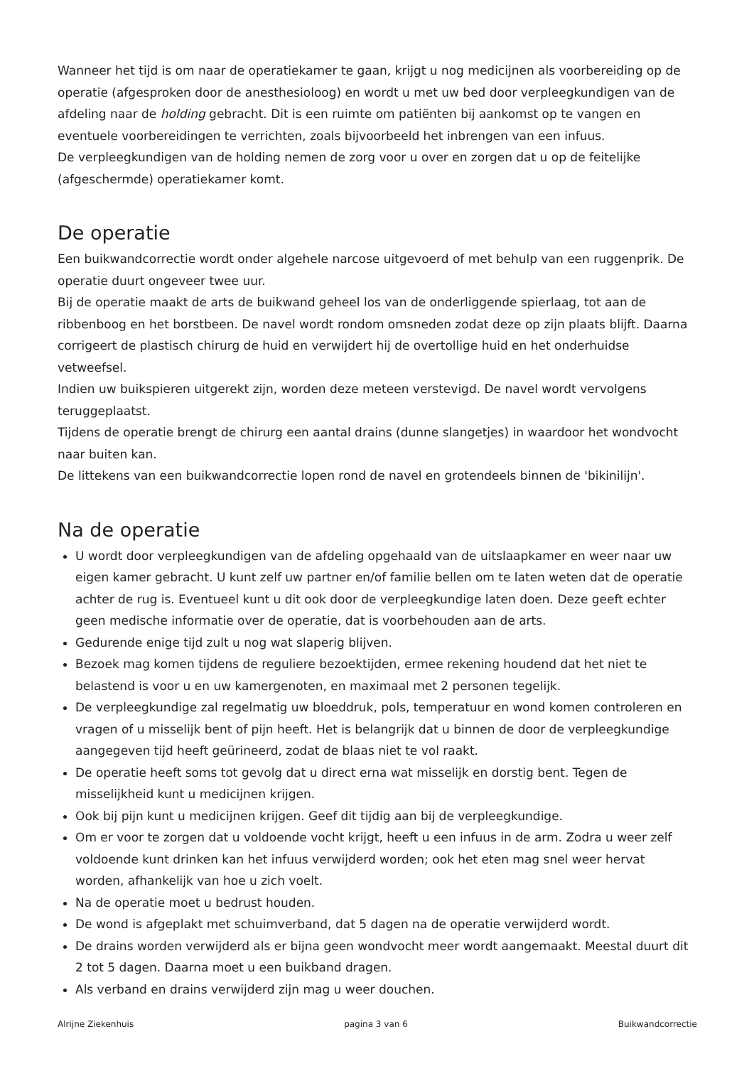Wanneer het tijd is om naar de operatiekamer te gaan, krijgt u nog medicijnen als voorbereiding op de operatie (afgesproken door de anesthesioloog) en wordt u met uw bed door verpleegkundigen van de afdeling naar de holding gebracht. Dit is een ruimte om patiënten bij aankomst op te vangen en eventuele voorbereidingen te verrichten, zoals bijvoorbeeld het inbrengen van een infuus.
De verpleegkundigen van de holding nemen de zorg voor u over en zorgen dat u op de feitelijke (afgeschermde) operatiekamer komt.
De operatie
Een buikwandcorrectie wordt onder algehele narcose uitgevoerd of met behulp van een ruggenprik. De operatie duurt ongeveer twee uur.
Bij de operatie maakt de arts de buikwand geheel los van de onderliggende spierlaag, tot aan de ribbenboog en het borstbeen. De navel wordt rondom omsneden zodat deze op zijn plaats blijft. Daarna corrigeert de plastisch chirurg de huid en verwijdert hij de overtollige huid en het onderhuidse vetweefsel.
Indien uw buikspieren uitgerekt zijn, worden deze meteen verstevigd. De navel wordt vervolgens teruggeplaatst.
Tijdens de operatie brengt de chirurg een aantal drains (dunne slangetjes) in waardoor het wondvocht naar buiten kan.
De littekens van een buikwandcorrectie lopen rond de navel en grotendeels binnen de 'bikinilijn'.
Na de operatie
U wordt door verpleegkundigen van de afdeling opgehaald van de uitslaapkamer en weer naar uw eigen kamer gebracht. U kunt zelf uw partner en/of familie bellen om te laten weten dat de operatie achter de rug is. Eventueel kunt u dit ook door de verpleegkundige laten doen. Deze geeft echter geen medische informatie over de operatie, dat is voorbehouden aan de arts.
Gedurende enige tijd zult u nog wat slaperig blijven.
Bezoek mag komen tijdens de reguliere bezoektijden, ermee rekening houdend dat het niet te belastend is voor u en uw kamergenoten, en maximaal met 2 personen tegelijk.
De verpleegkundige zal regelmatig uw bloeddruk, pols, temperatuur en wond komen controleren en vragen of u misselijk bent of pijn heeft. Het is belangrijk dat u binnen de door de verpleegkundige aangegeven tijd heeft geürineerd, zodat de blaas niet te vol raakt.
De operatie heeft soms tot gevolg dat u direct erna wat misselijk en dorstig bent. Tegen de misselijkheid kunt u medicijnen krijgen.
Ook bij pijn kunt u medicijnen krijgen. Geef dit tijdig aan bij de verpleegkundige.
Om er voor te zorgen dat u voldoende vocht krijgt, heeft u een infuus in de arm. Zodra u weer zelf voldoende kunt drinken kan het infuus verwijderd worden; ook het eten mag snel weer hervat worden, afhankelijk van hoe u zich voelt.
Na de operatie moet u bedrust houden.
De wond is afgeplakt met schuimverband, dat 5 dagen na de operatie verwijderd wordt.
De drains worden verwijderd als er bijna geen wondvocht meer wordt aangemaakt. Meestal duurt dit 2 tot 5 dagen. Daarna moet u een buikband dragen.
Als verband en drains verwijderd zijn mag u weer douchen.
Alrijne Ziekenhuis pagina 3 van 6 Buikwandcorrectie